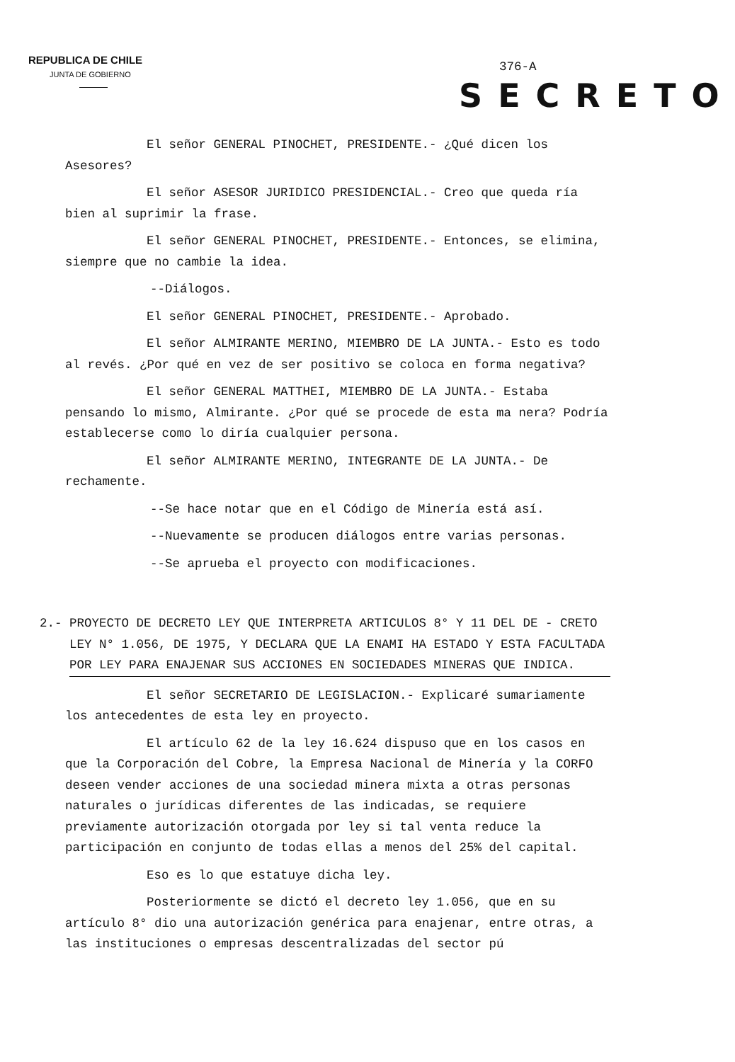REPUBLICA DE CHILE
JUNTA DE GOBIERNO
376-A
SECRETO
El señor GENERAL PINOCHET, PRESIDENTE.- ¿Qué dicen los Asesores?
El señor ASESOR JURIDICO PRESIDENCIAL.- Creo que queda ría bien al suprimir la frase.
El señor GENERAL PINOCHET, PRESIDENTE.- Entonces, se elimina, siempre que no cambie la idea.
--Diálogos.
El señor GENERAL PINOCHET, PRESIDENTE.- Aprobado.
El señor ALMIRANTE MERINO, MIEMBRO DE LA JUNTA.- Esto es todo al revés. ¿Por qué en vez de ser positivo se coloca en forma negativa?
El señor GENERAL MATTHEI, MIEMBRO DE LA JUNTA.- Estaba pensando lo mismo, Almirante. ¿Por qué se procede de esta ma nera? Podría establecerse como lo diría cualquier persona.
El señor ALMIRANTE MERINO, INTEGRANTE DE LA JUNTA.- De rechamente.
--Se hace notar que en el Código de Minería está así.
--Nuevamente se producen diálogos entre varias personas.
--Se aprueba el proyecto con modificaciones.
2.- PROYECTO DE DECRETO LEY QUE INTERPRETA ARTICULOS 8° Y 11 DEL DE - CRETO LEY N° 1.056, DE 1975, Y DECLARA QUE LA ENAMI HA ESTADO Y ESTA FACULTADA POR LEY PARA ENAJENAR SUS ACCIONES EN SOCIEDADES MINERAS QUE INDICA.
El señor SECRETARIO DE LEGISLACION.- Explicaré sumariamente los antecedentes de esta ley en proyecto.
El artículo 62 de la ley 16.624 dispuso que en los casos en que la Corporación del Cobre, la Empresa Nacional de Minería y la CORFO deseen vender acciones de una sociedad minera mixta a otras personas naturales o jurídicas diferentes de las indicadas, se requiere previamente autorización otorgada por ley si tal venta reduce la participación en conjunto de todas ellas a menos del 25% del capital.
Eso es lo que estatuye dicha ley.
Posteriormente se dictó el decreto ley 1.056, que en su artículo 8° dio una autorización genérica para enajenar, entre otras, a las instituciones o empresas descentralizadas del sector pú